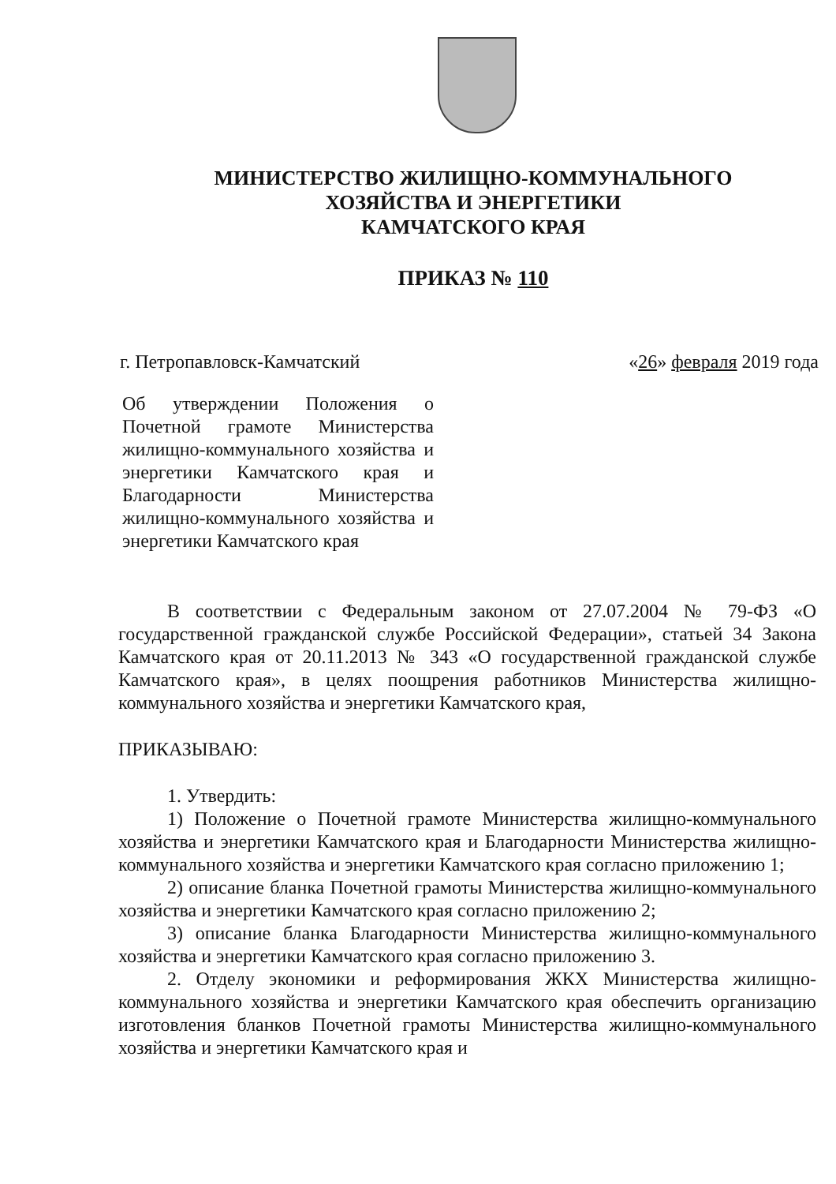МИНИСТЕРСТВО ЖИЛИЩНО-КОММУНАЛЬНОГО
ХОЗЯЙСТВА И ЭНЕРГЕТИКИ
КАМЧАТСКОГО КРАЯ
ПРИКАЗ № 110
г. Петропавловск-Камчатский «26» февраля 2019 года
Об утверждении Положения о Почетной грамоте Министерства жилищно-коммунального хозяйства и энергетики Камчатского края и Благодарности Министерства жилищно-коммунального хозяйства и энергетики Камчатского края
В соответствии с Федеральным законом от 27.07.2004 № 79-ФЗ «О государственной гражданской службе Российской Федерации», статьей 34 Закона Камчатского края от 20.11.2013 № 343 «О государственной гражданской службе Камчатского края», в целях поощрения работников Министерства жилищно-коммунального хозяйства и энергетики Камчатского края,
ПРИКАЗЫВАЮ:
1. Утвердить:
1) Положение о Почетной грамоте Министерства жилищно-коммунального хозяйства и энергетики Камчатского края и Благодарности Министерства жилищно-коммунального хозяйства и энергетики Камчатского края согласно приложению 1;
2) описание бланка Почетной грамоты Министерства жилищно-коммунального хозяйства и энергетики Камчатского края согласно приложению 2;
3) описание бланка Благодарности Министерства жилищно-коммунального хозяйства и энергетики Камчатского края согласно приложению 3.
2. Отделу экономики и реформирования ЖКХ Министерства жилищно-коммунального хозяйства и энергетики Камчатского края обеспечить организацию изготовления бланков Почетной грамоты Министерства жилищно-коммунального хозяйства и энергетики Камчатского края и